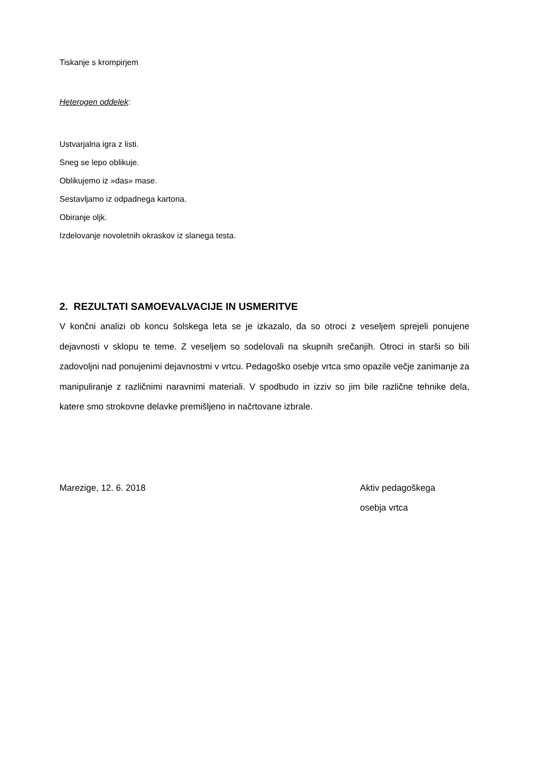Tiskanje s krompirjem
Heterogen oddelek:
Ustvarjalna igra z listi.
Sneg se lepo oblikuje.
Oblikujemo iz »das» mase.
Sestavljamo iz odpadnega kartona.
Obiranje oljk.
Izdelovanje novoletnih okraskov iz slanega testa.
2. REZULTATI SAMOEVALVACIJE IN USMERITVE
V končni analizi ob koncu šolskega leta se je izkazalo, da so otroci z veseljem sprejeli ponujene dejavnosti v sklopu te teme. Z veseljem so sodelovali na skupnih srečanjih. Otroci in starši so bili zadovoljni nad ponujenimi dejavnostmi v vrtcu. Pedagoško osebje vrtca smo opazile večje zanimanje za manipuliranje z različnimi naravnimi materiali. V spodbudo in izziv so jim bile različne tehnike dela, katere smo strokovne delavke premišljeno in načrtovane izbrale.
Marezige, 12. 6. 2018 Aktiv pedagoškega
osebja vrtca